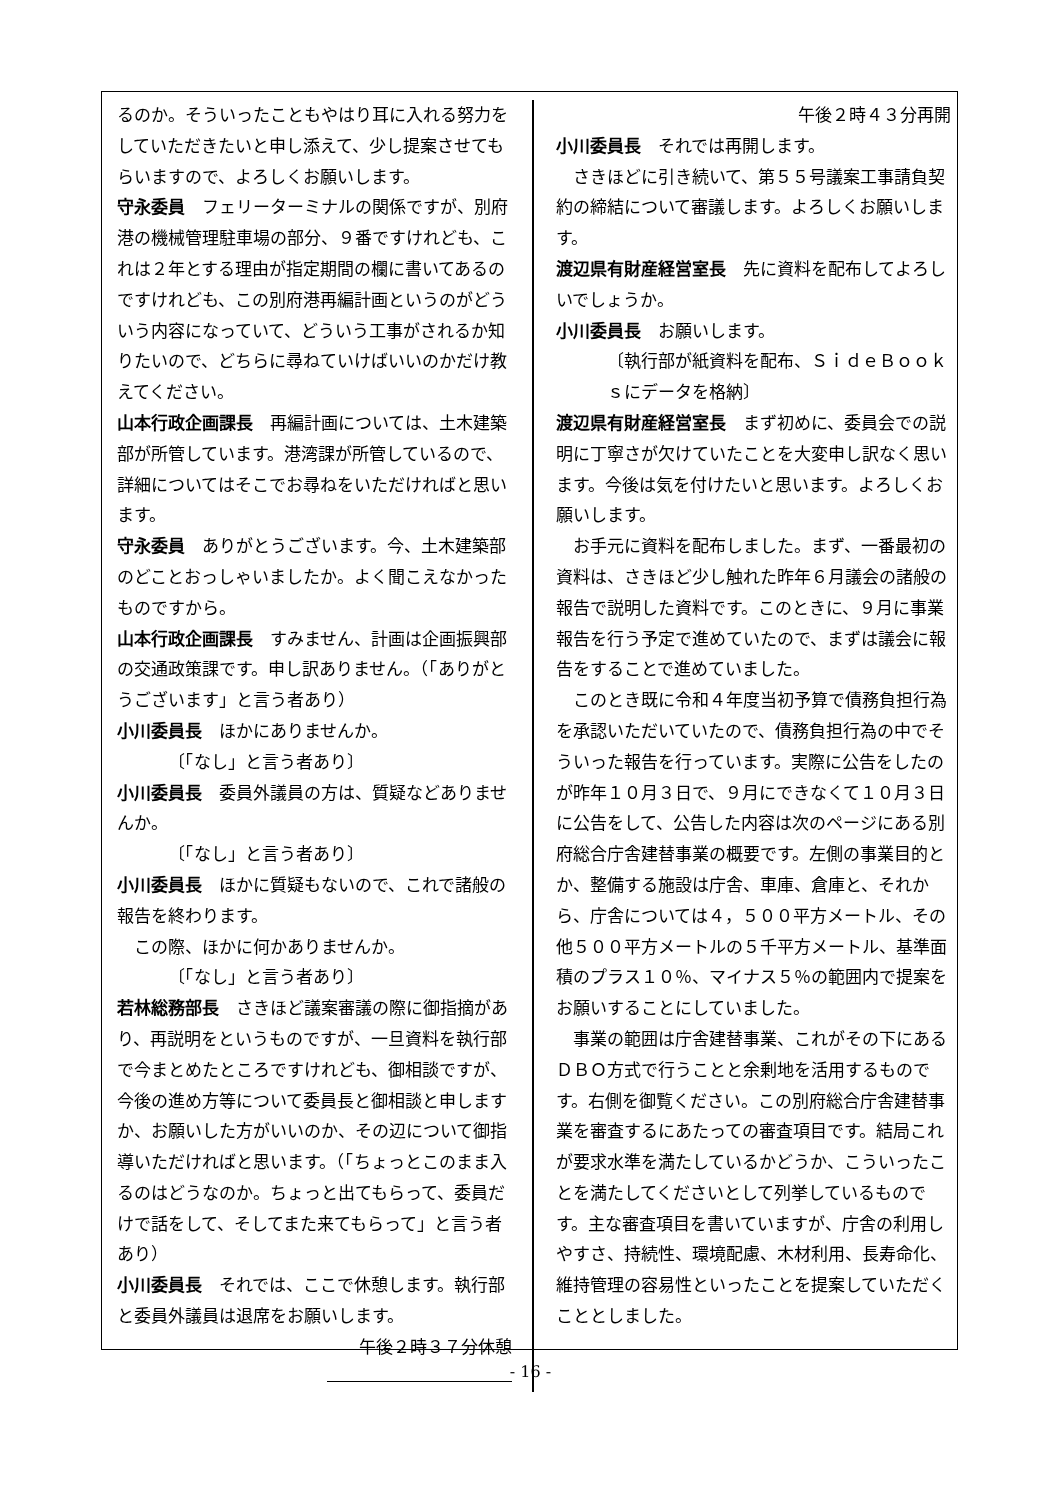るのか。そういったこともやはり耳に入れる努力をしていただきたいと申し添えて、少し提案させてもらいますので、よろしくお願いします。
守永委員　フェリーターミナルの関係ですが、別府港の機械管理駐車場の部分、９番ですけれども、これは２年とする理由が指定期間の欄に書いてあるのですけれども、この別府港再編計画というのがどういう内容になっていて、どういう工事がされるか知りたいので、どちらに尋ねていけばいいのかだけ教えてください。
山本行政企画課長　再編計画については、土木建築部が所管しています。港湾課が所管しているので、詳細についてはそこでお尋ねをいただければと思います。
守永委員　ありがとうございます。今、土木建築部のどことおっしゃいましたか。よく聞こえなかったものですから。
山本行政企画課長　すみません、計画は企画振興部の交通政策課です。申し訳ありません。（「ありがとうございます」と言う者あり）
小川委員長　ほかにありませんか。
〔「なし」と言う者あり〕
小川委員長　委員外議員の方は、質疑などありませんか。
〔「なし」と言う者あり〕
小川委員長　ほかに質疑もないので、これで諸般の報告を終わります。
この際、ほかに何かありませんか。
〔「なし」と言う者あり〕
若林総務部長　さきほど議案審議の際に御指摘があり、再説明をというものですが、一旦資料を執行部で今まとめたところですけれども、御相談ですが、今後の進め方等について委員長と御相談と申しますか、お願いした方がいいのか、その辺について御指導いただければと思います。（「ちょっとこのまま入るのはどうなのか。ちょっと出てもらって、委員だけで話をして、そしてまた来てもらって」と言う者あり）
小川委員長　それでは、ここで休憩します。執行部と委員外議員は退席をお願いします。
午後２時３７分休憩
午後２時４３分再開
小川委員長　それでは再開します。
さきほどに引き続いて、第５５号議案工事請負契約の締結について審議します。よろしくお願いします。
渡辺県有財産経営室長　先に資料を配布してよろしいでしょうか。
小川委員長　お願いします。
〔執行部が紙資料を配布、ＳｉｄｅＢｏｏｋｓにデータを格納〕
渡辺県有財産経営室長　まず初めに、委員会での説明に丁寧さが欠けていたことを大変申し訳なく思います。今後は気を付けたいと思います。よろしくお願いします。
お手元に資料を配布しました。まず、一番最初の資料は、さきほど少し触れた昨年６月議会の諸般の報告で説明した資料です。このときに、９月に事業報告を行う予定で進めていたので、まずは議会に報告をすることで進めていました。
このとき既に令和４年度当初予算で債務負担行為を承認いただいていたので、債務負担行為の中でそういった報告を行っています。実際に公告をしたのが昨年１０月３日で、９月にできなくて１０月３日に公告をして、公告した内容は次のページにある別府総合庁舎建替事業の概要です。左側の事業目的とか、整備する施設は庁舎、車庫、倉庫と、それから、庁舎については４，５００平方メートル、その他５００平方メートルの５千平方メートル、基準面積のプラス１０％、マイナス５％の範囲内で提案をお願いすることにしていました。
事業の範囲は庁舎建替事業、これがその下にあるＤＢＯ方式で行うことと余剰地を活用するものです。右側を御覧ください。この別府総合庁舎建替事業を審査するにあたっての審査項目です。結局これが要求水準を満たしているかどうか、こういったことを満たしてくださいとして列挙しているものです。主な審査項目を書いていますが、庁舎の利用しやすさ、持続性、環境配慮、木材利用、長寿命化、維持管理の容易性といったことを提案していただくこととしました。
- 16 -